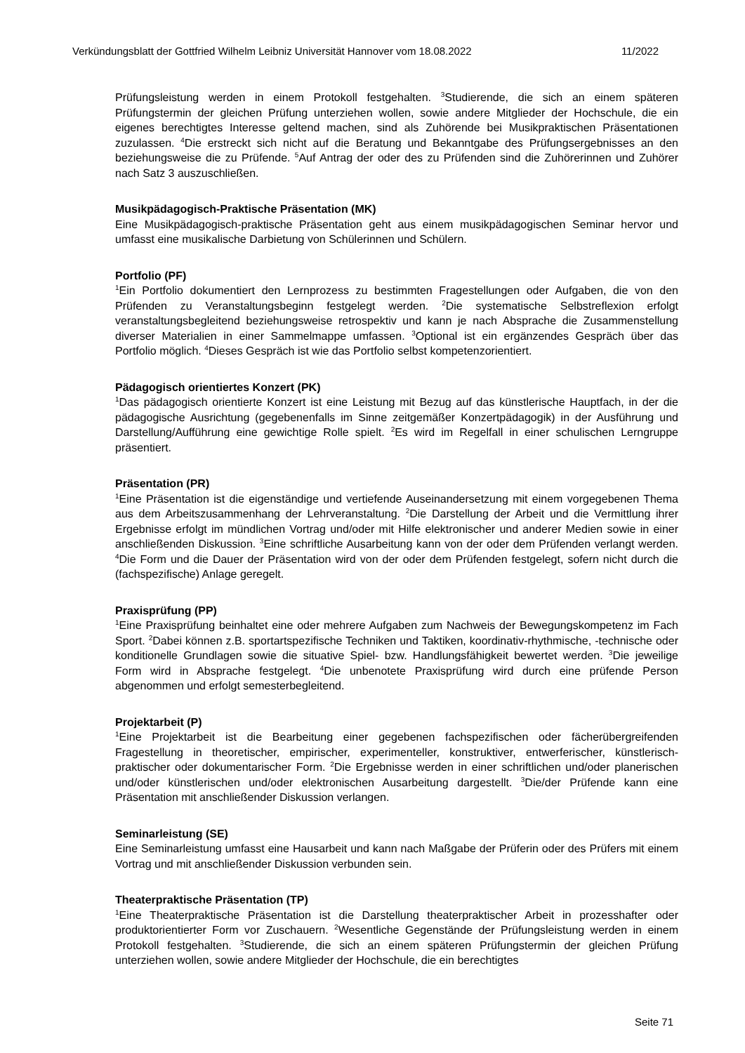Verkündungsblatt der Gottfried Wilhelm Leibniz Universität Hannover vom 18.08.2022 11/2022
Prüfungsleistung werden in einem Protokoll festgehalten. <sup>3</sup>Studierende, die sich an einem späteren Prüfungstermin der gleichen Prüfung unterziehen wollen, sowie andere Mitglieder der Hochschule, die ein eigenes berechtigtes Interesse geltend machen, sind als Zuhörende bei Musikpraktischen Präsentationen zuzulassen. <sup>4</sup>Die erstreckt sich nicht auf die Beratung und Bekanntgabe des Prüfungsergebnisses an den beziehungsweise die zu Prüfende. <sup>5</sup>Auf Antrag der oder des zu Prüfenden sind die Zuhörerinnen und Zuhörer nach Satz 3 auszuschließen.
Musikpädagogisch-Praktische Präsentation (MK)
Eine Musikpädagogisch-praktische Präsentation geht aus einem musikpädagogischen Seminar hervor und umfasst eine musikalische Darbietung von Schülerinnen und Schülern.
Portfolio (PF)
<sup>1</sup> Ein Portfolio dokumentiert den Lernprozess zu bestimmten Fragestellungen oder Aufgaben, die von den Prüfenden zu Veranstaltungsbeginn festgelegt werden. <sup>2</sup>Die systematische Selbstreflexion erfolgt veranstaltungsbegleitend beziehungsweise retrospektiv und kann je nach Absprache die Zusammenstellung diverser Materialien in einer Sammelmappe umfassen. <sup>3</sup>Optional ist ein ergänzendes Gespräch über das Portfolio möglich. <sup>4</sup>Dieses Gespräch ist wie das Portfolio selbst kompetenzorientiert.
Pädagogisch orientiertes Konzert (PK)
<sup>1</sup> Das pädagogisch orientierte Konzert ist eine Leistung mit Bezug auf das künstlerische Hauptfach, in der die pädagogische Ausrichtung (gegebenenfalls im Sinne zeitgemäßer Konzertpädagogik) in der Ausführung und Darstellung/Aufführung eine gewichtige Rolle spielt. <sup>2</sup>Es wird im Regelfall in einer schulischen Lerngruppe präsentiert.
Präsentation (PR)
<sup>1</sup> Eine Präsentation ist die eigenständige und vertiefende Auseinandersetzung mit einem vorgegebenen Thema aus dem Arbeitszusammenhang der Lehrveranstaltung. <sup>2</sup>Die Darstellung der Arbeit und die Vermittlung ihrer Ergebnisse erfolgt im mündlichen Vortrag und/oder mit Hilfe elektronischer und anderer Medien sowie in einer anschließenden Diskussion. <sup>3</sup>Eine schriftliche Ausarbeitung kann von der oder dem Prüfenden verlangt werden. <sup>4</sup>Die Form und die Dauer der Präsentation wird von der oder dem Prüfenden festgelegt, sofern nicht durch die (fachspezifische) Anlage geregelt.
Praxisprüfung (PP)
<sup>1</sup> Eine Praxisprüfung beinhaltet eine oder mehrere Aufgaben zum Nachweis der Bewegungskompetenz im Fach Sport. <sup>2</sup>Dabei können z.B. sportartspezifische Techniken und Taktiken, koordinativ-rhythmische, -technische oder konditionelle Grundlagen sowie die situative Spiel- bzw. Handlungsfähigkeit bewertet werden. <sup>3</sup>Die jeweilige Form wird in Absprache festgelegt. <sup>4</sup>Die unbenotete Praxisprüfung wird durch eine prüfende Person abgenommen und erfolgt semesterbegleitend.
Projektarbeit (P)
<sup>1</sup> Eine Projektarbeit ist die Bearbeitung einer gegebenen fachspezifischen oder fächerübergreifenden Fragestellung in theoretischer, empirischer, experimenteller, konstruktiver, entwerferischer, künstlerisch-praktischer oder dokumentarischer Form. <sup>2</sup>Die Ergebnisse werden in einer schriftlichen und/oder planerischen und/oder künstlerischen und/oder elektronischen Ausarbeitung dargestellt. <sup>3</sup>Die/der Prüfende kann eine Präsentation mit anschließender Diskussion verlangen.
Seminarleistung (SE)
Eine Seminarleistung umfasst eine Hausarbeit und kann nach Maßgabe der Prüferin oder des Prüfers mit einem Vortrag und mit anschließender Diskussion verbunden sein.
Theaterpraktische Präsentation (TP)
<sup>1</sup> Eine Theaterpraktische Präsentation ist die Darstellung theaterpraktischer Arbeit in prozesshafter oder produktorientierter Form vor Zuschauern. <sup>2</sup>Wesentliche Gegenstände der Prüfungsleistung werden in einem Protokoll festgehalten. <sup>3</sup>Studierende, die sich an einem späteren Prüfungstermin der gleichen Prüfung unterziehen wollen, sowie andere Mitglieder der Hochschule, die ein berechtigtes
Seite 71